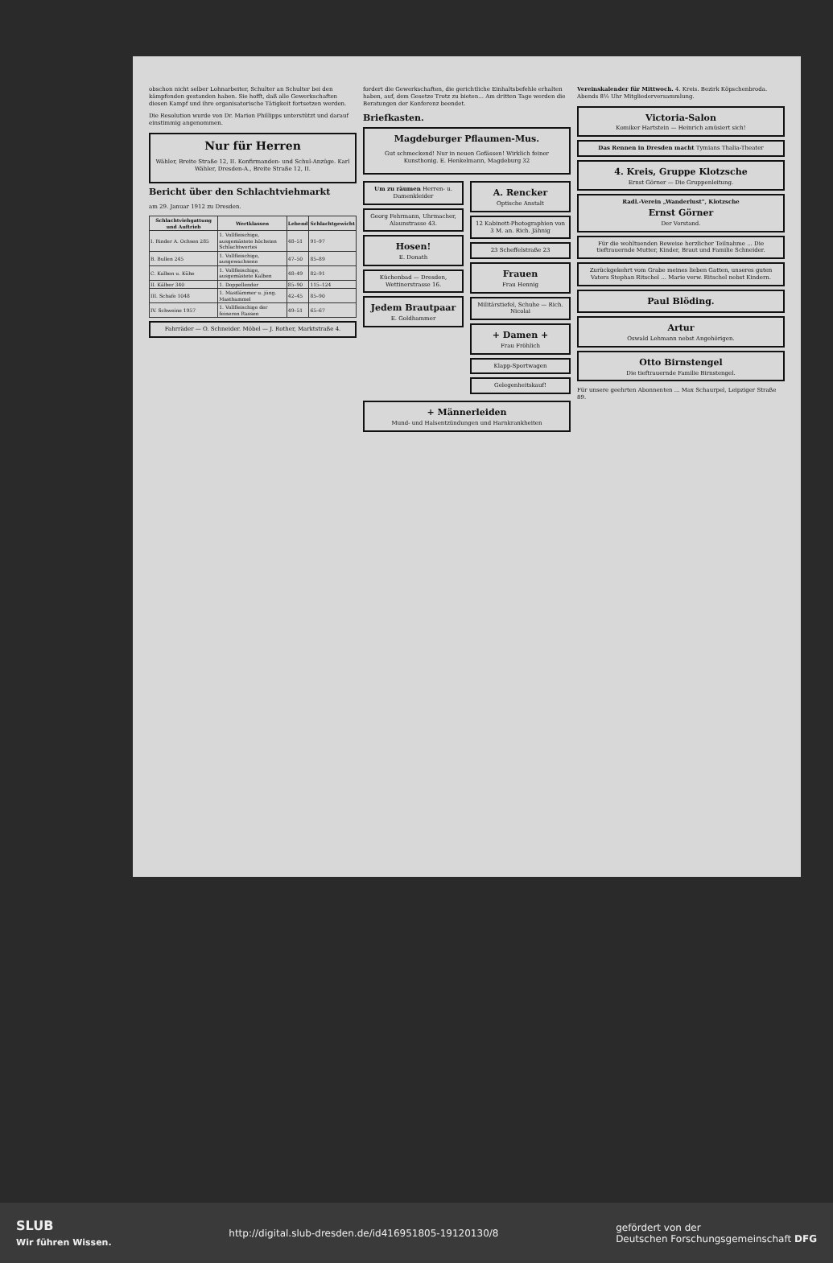obschon nicht selber Lohnarbeiter, Schulter an Schulter bei den kämpfenden gestanden haben. Sie hofft, daß alle Gewerkschaften diesen Kampf und ihre organisatorische Tätigkeit fortsetzen werden.
Die Resolution wurde von Dr. Marion Phillipps unterstützt und darauf einstimmig angenommen.
Nur für Herren
Wähler, Breite Straße 12, II. Konfirmanden- und Schul-Anzüge. Karl Wähler, Dresden-A., Breite Straße 12, II.
Bericht über den Schlachtviehmarkt
am 29. Januar 1912 zu Dresden.
| Schlachtviehgattung und Auftrieb | Wertklassen | Lebend | Schlachtgewicht |
| --- | --- | --- | --- |
| I. Rinder A. Ochsen 285 | 1. Vollfleischige, ausgemästete höchsten Schlachtwertes | 48–51 | 91–97 |
| B. Bullen 245 | 1. Vollfleischige, ausgewachsene | 47–50 | 85–89 |
| C. Kalben u. Kühe | 1. Vollfleischige, ausgemästete Kalben | 48–49 | 82–91 |
| II. Kälber 340 | 1. Doppellender | 85–90 | 115–124 |
| III. Schafe 1048 | 1. Mastlämmer u. jüng. Masthammel | 42–45 | 85–90 |
| IV. Schweine 1957 | 1. Vollfleischige der feineren Rassen | 49–51 | 65–67 |
Fahrräder — O. Schneider. Möbel — J. Rother, Marktstraße 4.
fordert die Gewerkschaften, die gerichtliche Einhaltsbefehle erhalten haben, auf, dem Gesetze Trotz zu bieten... Am dritten Tage werden die Beratungen der Konferenz beendet.
Briefkasten.
Magdeburger Pflaumen-Mus.
Gut schmeckend! Nur in neuen Gefässen! Wirklich feiner Kunsthonig. E. Henkelmann, Magdeburg 32
Um zu räumen Herren- u. Damenkleider
Georg Fehrmann, Uhrmacher, Alaunstrasse 43.
Hosen!
E. Donath
Küchenbad — Dresden, Wettinerstrasse 16.
Jedem Brautpaar
E. Goldhammer
A. Rencker
Optische Anstalt
12 Kabinett-Photographien von 3 M. an. Rich. Jähnig
23 Scheffelstraße 23
Frauen
Frau Hennig
Militärstiefel, Schuhe — Rich. Nicolai
+ Damen +
Frau Fröhlich
Klapp-Sportwagen
Gelegenheitskauf!
+ Männerleiden
Mund- und Halsentzündungen und Harnkrankheiten
Vereinskalender für Mittwoch. 4. Kreis. Bezirk Köpschenbroda. Abends 8½ Uhr Mitgliederversammlung.
Victoria-Salon
Komiker Hartstein — Heinrich amüsiert sich!
Das Rennen in Dresden macht Tymians Thalia-Theater
4. Kreis, Gruppe Klotzsche
Ernst Görner — Die Gruppenleitung.
Radl.-Verein „Wanderlust", Klotzsche
Ernst Görner
Der Vorstand.
Für die wohltuenden Beweise herzlicher Teilnahme ... Die tieftrauernde Mutter, Kinder, Braut und Familie Schneider.
Zurückgekehrt vom Grabe meines lieben Gatten, unseres guten Vaters Stephan Ritschel ... Marie verw. Ritschel nebst Kindern.
Paul Blöding.
Artur
Oswald Lehmann nebst Angehörigen.
Otto Birnstengel
Die tieftrauernde Familie Birnstengel.
Für unsere geehrten Abonnenten ... Max Schaurpel, Leipziger Straße 89.
SLUB
Wir führen Wissen. http://digital.slub-dresden.de/id416951805-19120130/8 gefördert von der
Deutschen Forschungsgemeinschaft DFG